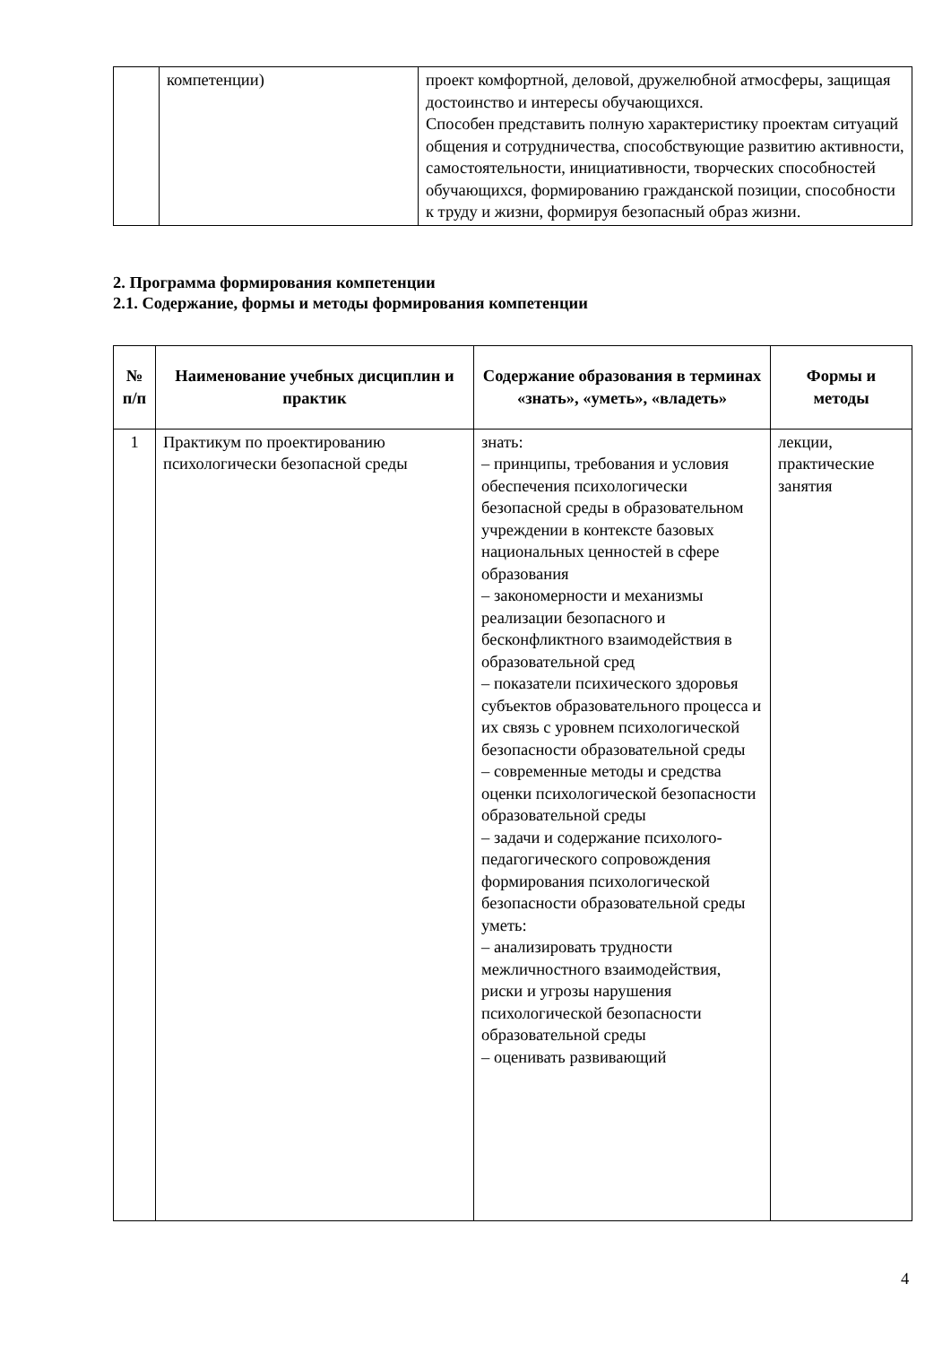| | компетенции) | проект комфортной, деловой, дружелюбной атмосферы, защищая достоинство и интересы обучающихся. Способен представить полную характеристику проектам ситуаций общения и сотрудничества, способствующие развитию активности, самостоятельности, инициативности, творческих способностей обучающихся, формированию гражданской позиции, способности к труду и жизни, формируя безопасный образ жизни. |
2. Программа формирования компетенции
2.1. Содержание, формы и методы формирования компетенции
| № п/п | Наименование учебных дисциплин и практик | Содержание образования в терминах «знать», «уметь», «владеть» | Формы и методы |
| --- | --- | --- | --- |
| 1 | Практикум по проектированию психологически безопасной среды | знать: – принципы, требования и условия обеспечения психологически безопасной среды в образовательном учреждении в контексте базовых национальных ценностей в сфере образования – закономерности и механизмы реализации безопасного и бесконфликтного взаимодействия в образовательной сред – показатели психического здоровья субъектов образовательного процесса и их связь с уровнем психологической безопасности образовательной среды – современные методы и средства оценки психологической безопасности образовательной среды – задачи и содержание психолого-педагогического сопровождения формирования психологической безопасности образовательной среды уметь: – анализировать трудности межличностного взаимодействия, риски и угрозы нарушения психологической безопасности образовательной среды – оценивать развивающий | лекции, практические занятия |
4